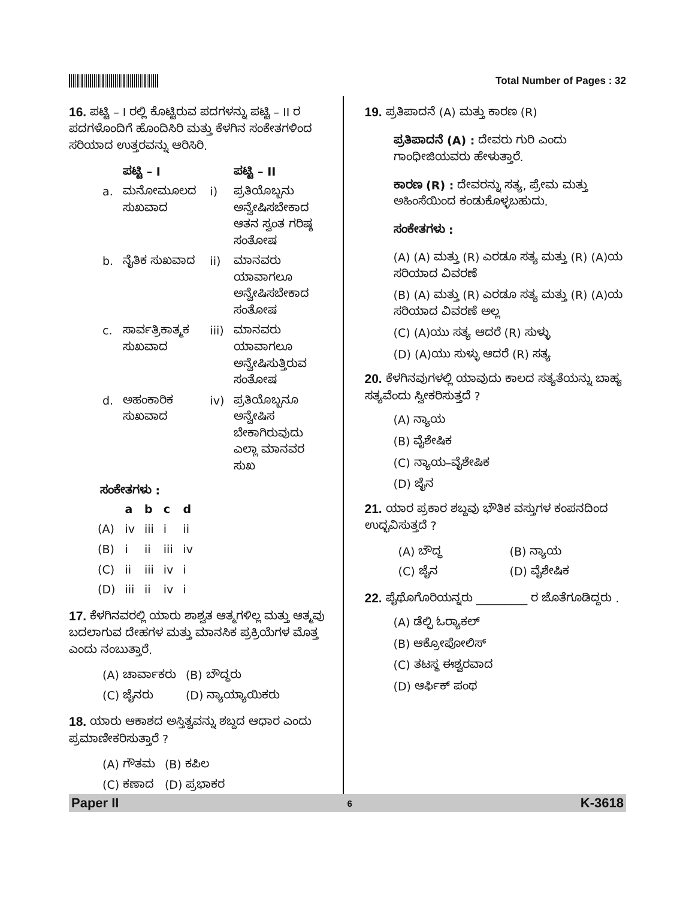Total Number of Pages : 32
16. ಪಟ್ಟಿ – I ರಲ್ಲಿ ಕೊಟ್ಟಿರುವ ಪದಗಳನ್ನು ಪಟ್ಟಿ – II ರ ಪದಗಳೊಂದಿಗೆ ಹೊಂದಿಸಿರಿ ಮತ್ತು ಕೆಳಗಿನ ಸಂಕೇತಗಳಿಂದ ಸರಿಯಾದ ಉತ್ತರವನ್ನು ಆರಿಸಿರಿ.
| | ಪಟ್ಟಿ – I | | ಪಟ್ಟಿ – II |
| --- | --- | --- | --- |
| a. | ಮನೋಮೂಲದ ಸುಖವಾದ | i) | ಪ್ರತಿಯೊಬ್ಬನು ಅನ್ವೇಷಿಸಬೇಕಾದ ಆತನ ಸ್ವಂತ ಗರಿಷ್ಠ ಸಂತೋಷ |
| b. | ನೈತಿಕ ಸುಖವಾದ | ii) | ಮಾನವರು ಯಾವಾಗಲೂ ಅನ್ವೇಷಿಸಬೇಕಾದ ಸಂತೋಷ |
| c. | ಸಾರ್ವತ್ರಿಕಾತ್ಮಕ ಸುಖವಾದ | iii) | ಮಾನವರು ಯಾವಾಗಲೂ ಅನ್ವೇಷಿಸುತ್ತಿರುವ ಸಂತೋಷ |
| d. | ಅಹಂಕಾರಿಕ ಸುಖವಾದ | iv) | ಪ್ರತಿಯೊಬ್ಬನೂ ಅನ್ವೇಷಿಸ ಬೇಕಾಗಿರುವುದು ಎಲ್ಲಾ ಮಾನವರ ಸುಖ |
ಸಂಕೇತಗಳು :
| | a | b | c | d |
| --- | --- | --- | --- | --- |
| (A) | iv | iii | i | ii |
| (B) | i | ii | iii | iv |
| (C) | ii | iii | iv | i |
| (D) | iii | ii | iv | i |
17. ಕೆಳಗಿನವರಲ್ಲಿ ಯಾರು ಶಾಶ್ವತ ಆತ್ಮಗಳಿಲ್ಲ ಮತ್ತು ಆತ್ಮವು ಬದಲಾಗುವ ದೇಹಗಳ ಮತ್ತು ಮಾನಸಿಕ ಪ್ರಕ್ರಿಯೆಗಳ ಮೊತ್ತ ಎಂದು ನಂಬುತ್ತಾರೆ.
| (A) ಚಾರ್ವಾಕರು | (B) ಬೌದ್ಧರು |
| (C) ಜೈನರು | (D) ನ್ಯಾಯ್ಯಾಯಿಕರು |
18. ಯಾರು ಆಕಾಶದ ಅಸ್ತಿತ್ವವನ್ನು ಶಬ್ದದ ಆಧಾರ ಎಂದು ಪ್ರಮಾಣೀಕರಿಸುತ್ತಾರೆ ?
| (A) ಗೌತಮ | (B) ಕಪಿಲ |
| (C) ಕಣಾದ | (D) ಪ್ರಭಾಕರ |
19. ಪ್ರತಿಪಾದನೆ (A) ಮತ್ತು ಕಾರಣ (R)
ಪ್ರತಿಪಾದನೆ (A) : ದೇವರು ಗುರಿ ಎಂದು ಗಾಂಧೀಜಿಯವರು ಹೇಳುತ್ತಾರೆ.
ಕಾರಣ (R) : ದೇವರನ್ನು ಸತ್ಯ, ಪ್ರೇಮ ಮತ್ತು ಅಹಿಂಸೆಯಿಂದ ಕಂಡುಕೊಳ್ಳಬಹುದು.
ಸಂಕೇತಗಳು :
(A) (A) ಮತ್ತು (R) ಎರಡೂ ಸತ್ಯ ಮತ್ತು (R) (A)ಯ ಸರಿಯಾದ ವಿವರಣೆ
(B) (A) ಮತ್ತು (R) ಎರಡೂ ಸತ್ಯ ಮತ್ತು (R) (A)ಯ ಸರಿಯಾದ ವಿವರಣೆ ಅಲ್ಲ
(C) (A)ಯು ಸತ್ಯ ಆದರೆ (R) ಸುಳ್ಳು
(D) (A)ಯು ಸುಳ್ಳು ಆದರೆ (R) ಸತ್ಯ
20. ಕೆಳಗಿನವುಗಳಲ್ಲಿ ಯಾವುದು ಕಾಲದ ಸತ್ಯತೆಯನ್ನು ಬಾಹ್ಯ ಸತ್ಯವೆಂದು ಸ್ವೀಕರಿಸುತ್ತದೆ ?
(A) ನ್ಯಾಯ
(B) ವೈಶೇಷಿಕ
(C) ನ್ಯಾಯ–ವೈಶೇಷಿಕ
(D) ಜೈನ
21. ಯಾರ ಪ್ರಕಾರ ಶಬ್ದವು ಭೌತಿಕ ವಸ್ತುಗಳ ಕಂಪನದಿಂದ ಉದ್ಭವಿಸುತ್ತದೆ ?
| (A) ಬೌದ್ಧ | (B) ನ್ಯಾಯ |
| (C) ಜೈನ | (D) ವೈಶೇಷಿಕ |
22. ಪೈಥೊಗೊರಿಯನ್ನರು _________ ರ ಜೊತೆಗೂಡಿದ್ದರು .
(A) ಡೆಲ್ಫಿ ಓರ್‍ಯಾಕಲ್
(B) ಆಕ್ರೋಪೋಲಿಸ್
(C) ತಟಸ್ಥ ಈಶ್ವರವಾದ
(D) ಆರ್ಫಿಕ್ ಪಂಥ
Paper II 6 K-3618